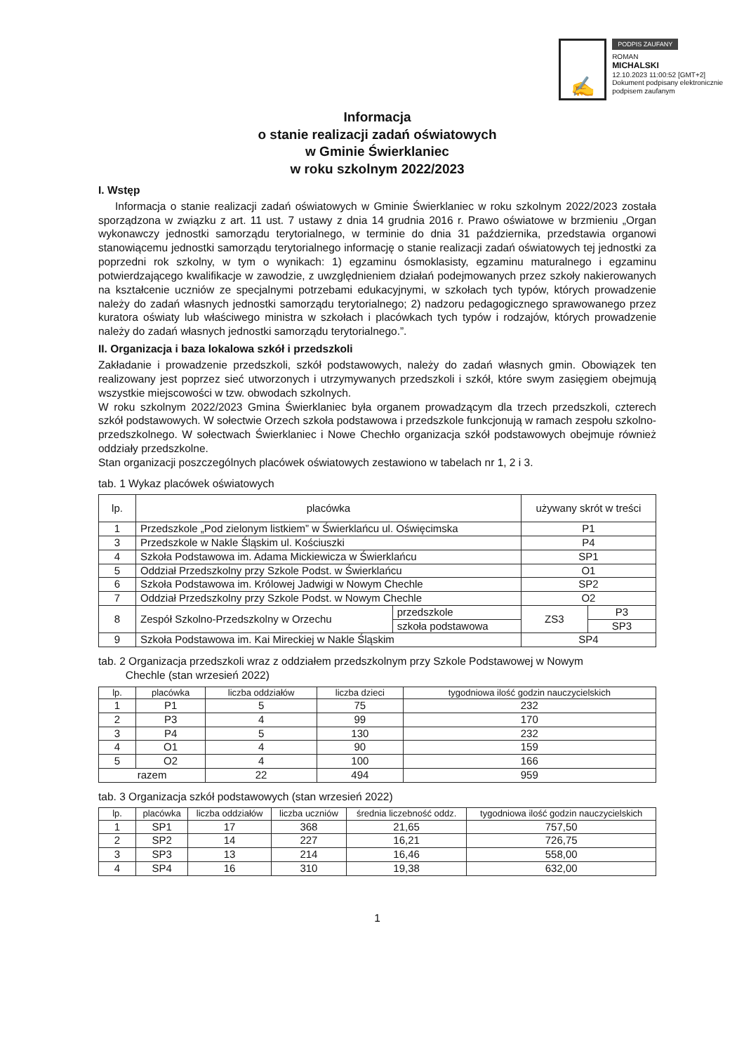✍
PODPIS ZAUFANY
ROMAN
MICHALSKI
12.10.2023 11:00:52 [GMT+2]
Dokument podpisany elektronicznie
podpisem zaufanym
Informacja
o stanie realizacji zadań oświatowych
w Gminie Świerklaniec
w roku szkolnym 2022/2023
I. Wstęp
Informacja o stanie realizacji zadań oświatowych w Gminie Świerklaniec w roku szkolnym 2022/2023 została sporządzona w związku z art. 11 ust. 7 ustawy z dnia 14 grudnia 2016 r. Prawo oświatowe w brzmieniu „Organ wykonawczy jednostki samorządu terytorialnego, w terminie do dnia 31 października, przedstawia organowi stanowiącemu jednostki samorządu terytorialnego informację o stanie realizacji zadań oświatowych tej jednostki za poprzedni rok szkolny, w tym o wynikach: 1) egzaminu ósmoklasisty, egzaminu maturalnego i egzaminu potwierdzającego kwalifikacje w zawodzie, z uwzględnieniem działań podejmowanych przez szkoły nakierowanych na kształcenie uczniów ze specjalnymi potrzebami edukacyjnymi, w szkołach tych typów, których prowadzenie należy do zadań własnych jednostki samorządu terytorialnego; 2) nadzoru pedagogicznego sprawowanego przez kuratora oświaty lub właściwego ministra w szkołach i placówkach tych typów i rodzajów, których prowadzenie należy do zadań własnych jednostki samorządu terytorialnego.”.
II. Organizacja i baza lokalowa szkół i przedszkoli
Zakładanie i prowadzenie przedszkoli, szkół podstawowych, należy do zadań własnych gmin. Obowiązek ten realizowany jest poprzez sieć utworzonych i utrzymywanych przedszkoli i szkół, które swym zasięgiem obejmują wszystkie miejscowości w tzw. obwodach szkolnych.
W roku szkolnym 2022/2023 Gmina Świerklaniec była organem prowadzącym dla trzech przedszkoli, czterech szkół podstawowych. W sołectwie Orzech szkoła podstawowa i przedszkole funkcjonują w ramach zespołu szkolno-przedszkolnego. W sołectwach Świerklaniec i Nowe Chechło organizacja szkół podstawowych obejmuje również oddziały przedszkolne.
Stan organizacji poszczególnych placówek oświatowych zestawiono w tabelach nr 1, 2 i 3.
tab. 1 Wykaz placówek oświatowych
| lp. | placówka | | używany skrót w treści | |
| --- | --- | --- | --- | --- |
| 1 | Przedszkole „Pod zielonym listkiem” w Świerklańcu ul. Oświęcimska | | P1 | |
| 3 | Przedszkole w Nakle Śląskim ul. Kościuszki | | P4 | |
| 4 | Szkoła Podstawowa im. Adama Mickiewicza w Świerklańcu | | SP1 | |
| 5 | Oddział Przedszkolny przy Szkole Podst. w Świerklańcu | | O1 | |
| 6 | Szkoła Podstawowa im. Królowej Jadwigi w Nowym Chechle | | SP2 | |
| 7 | Oddział Przedszkolny przy Szkole Podst. w Nowym Chechle | | O2 | |
| 8 | Zespół Szkolno-Przedszkolny w Orzechu | przedszkole | ZS3 | P3 |
| | | szkoła podstawowa | | SP3 |
| 9 | Szkoła Podstawowa im. Kai Mireckiej w Nakle Śląskim | | SP4 | |
tab. 2 Organizacja przedszkoli wraz z oddziałem przedszkolnym przy Szkole Podstawowej w Nowym
Chechle (stan wrzesień 2022)
| lp. | placówka | liczba oddziałów | liczba dzieci | tygodniowa ilość godzin nauczycielskich |
| --- | --- | --- | --- | --- |
| 1 | P1 | 5 | 75 | 232 |
| 2 | P3 | 4 | 99 | 170 |
| 3 | P4 | 5 | 130 | 232 |
| 4 | O1 | 4 | 90 | 159 |
| 5 | O2 | 4 | 100 | 166 |
| razem | | 22 | 494 | 959 |
tab. 3 Organizacja szkół podstawowych (stan wrzesień 2022)
| lp. | placówka | liczba oddziałów | liczba uczniów | średnia liczebność oddz. | tygodniowa ilość godzin nauczycielskich |
| --- | --- | --- | --- | --- | --- |
| 1 | SP1 | 17 | 368 | 21,65 | 757,50 |
| 2 | SP2 | 14 | 227 | 16,21 | 726,75 |
| 3 | SP3 | 13 | 214 | 16,46 | 558,00 |
| 4 | SP4 | 16 | 310 | 19,38 | 632,00 |
1